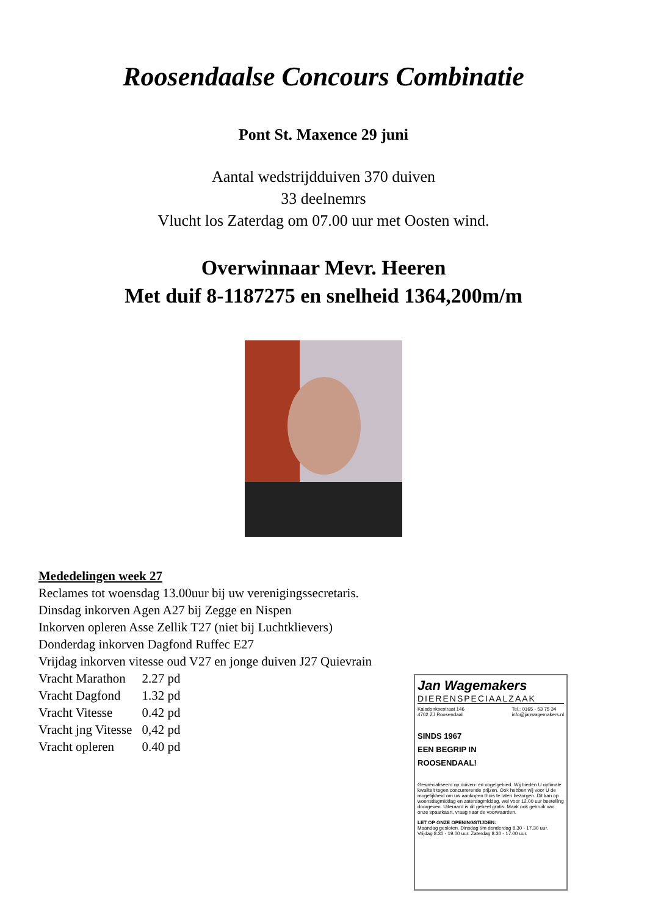Roosendaalse Concours Combinatie
Pont St. Maxence 29 juni
Aantal wedstrijdduiven 370 duiven
33 deelnemrs
Vlucht los Zaterdag om 07.00 uur met Oosten wind.
Overwinnaar Mevr. Heeren
Met duif 8-1187275 en snelheid 1364,200m/m
Mededelingen week 27
Reclames tot woensdag 13.00uur bij uw verenigingssecretaris.
Dinsdag inkorven Agen A27 bij Zegge en Nispen
Inkorven opleren Asse Zellik T27 (niet bij Luchtklievers)
Donderdag inkorven Dagfond Ruffec E27
Vrijdag inkorven vitesse oud V27 en jonge duiven J27 Quievrain
| Vracht Marathon | 2.27 pd |
| Vracht Dagfond | 1.32 pd |
| Vracht Vitesse | 0.42 pd |
| Vracht jng Vitesse | 0,42 pd |
| Vracht opleren | 0.40 pd |
Jan Wagemakers
DIERENSPECIAALZAAK
Kalsdonksestraat 146
4702 ZJ Roosendaal Tel.: 0165 - 53 75 34
info@janwagemakers.nl
SINDS 1967
EEN BEGRIP IN
ROOSENDAAL!
Gespecialiseerd op duiven- en vogelgebied. Wij bieden U optimale kwaliteit tegen concurrerende prijzen. Ook hebben wij voor U de mogelijkheid om uw aankopen thuis te laten bezorgen. Dit kan op woensdagmiddag en zaterdagmiddag, wel voor 12.00 uur bestelling doorgeven. Uiteraard is dit geheel gratis. Maak ook gebruik van onze spaarkaart, vraag naar de voorwaarden.
LET OP ONZE OPENINGSTIJDEN:
Maandag gesloten. Dinsdag t/m donderdag 8.30 - 17.30 uur.
Vrijdag 8.30 - 19.00 uur. Zaterdag 8.30 - 17.00 uur.